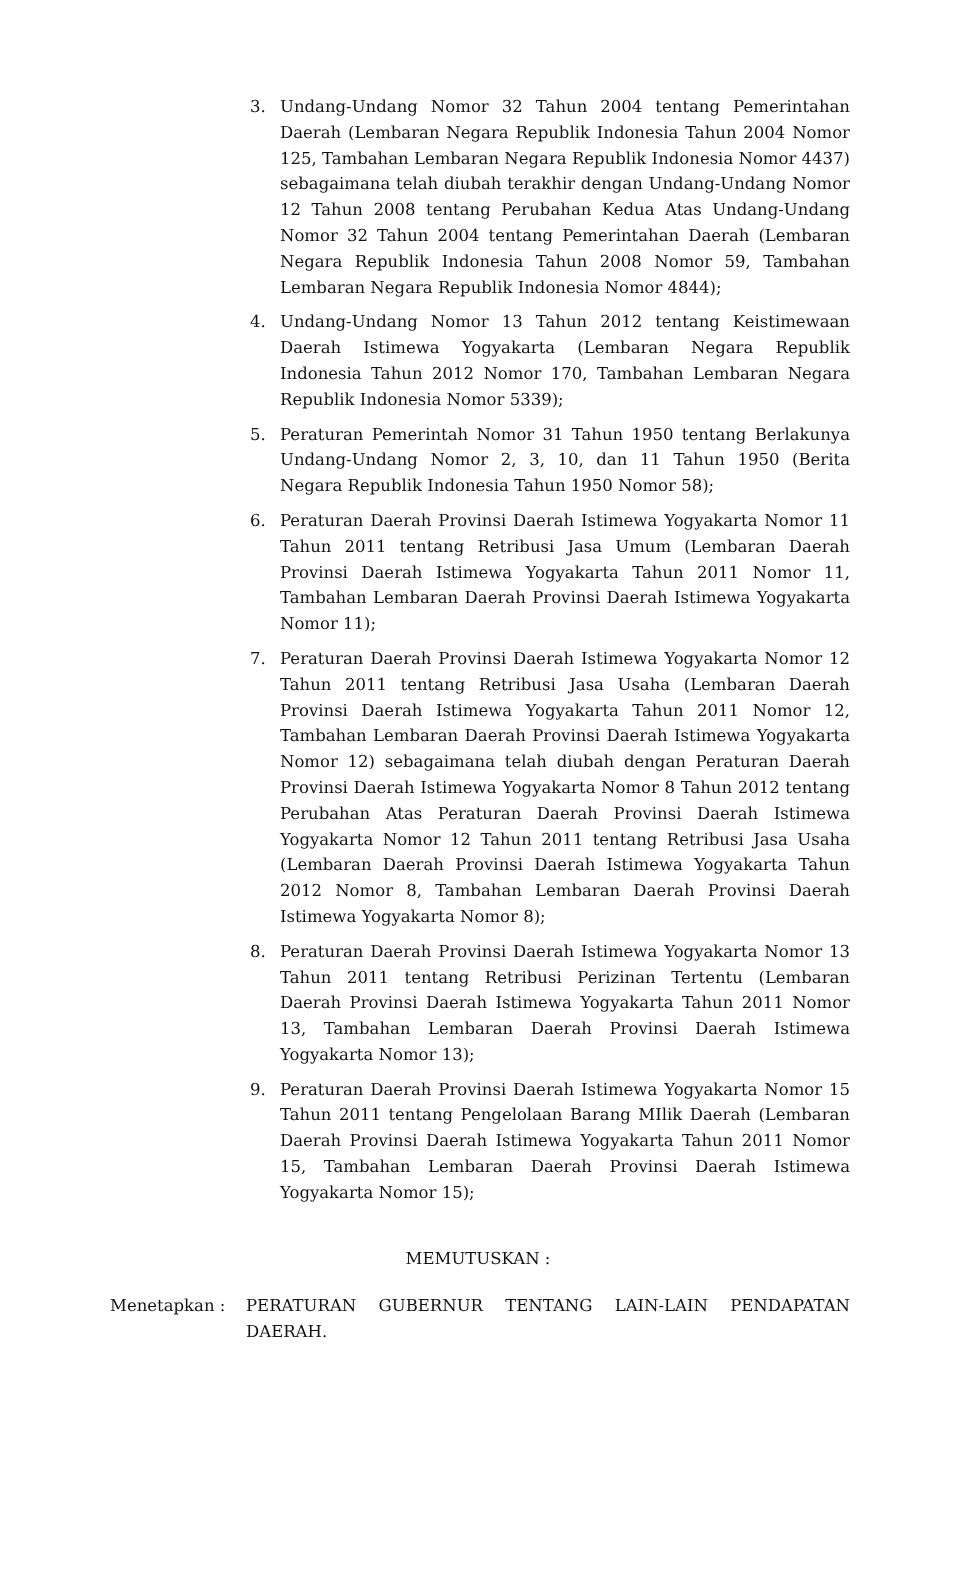3. Undang-Undang Nomor 32 Tahun 2004 tentang Pemerintahan Daerah (Lembaran Negara Republik Indonesia Tahun 2004 Nomor 125, Tambahan Lembaran Negara Republik Indonesia Nomor 4437) sebagaimana telah diubah terakhir dengan Undang-Undang Nomor 12 Tahun 2008 tentang Perubahan Kedua Atas Undang-Undang Nomor 32 Tahun 2004 tentang Pemerintahan Daerah (Lembaran Negara Republik Indonesia Tahun 2008 Nomor 59, Tambahan Lembaran Negara Republik Indonesia Nomor 4844);
4. Undang-Undang Nomor 13 Tahun 2012 tentang Keistimewaan Daerah Istimewa Yogyakarta (Lembaran Negara Republik Indonesia Tahun 2012 Nomor 170, Tambahan Lembaran Negara Republik Indonesia Nomor 5339);
5. Peraturan Pemerintah Nomor 31 Tahun 1950 tentang Berlakunya Undang-Undang Nomor 2, 3, 10, dan 11 Tahun 1950 (Berita Negara Republik Indonesia Tahun 1950 Nomor 58);
6. Peraturan Daerah Provinsi Daerah Istimewa Yogyakarta Nomor 11 Tahun 2011 tentang Retribusi Jasa Umum (Lembaran Daerah Provinsi Daerah Istimewa Yogyakarta Tahun 2011 Nomor 11, Tambahan Lembaran Daerah Provinsi Daerah Istimewa Yogyakarta Nomor 11);
7. Peraturan Daerah Provinsi Daerah Istimewa Yogyakarta Nomor 12 Tahun 2011 tentang Retribusi Jasa Usaha (Lembaran Daerah Provinsi Daerah Istimewa Yogyakarta Tahun 2011 Nomor 12, Tambahan Lembaran Daerah Provinsi Daerah Istimewa Yogyakarta Nomor 12) sebagaimana telah diubah dengan Peraturan Daerah Provinsi Daerah Istimewa Yogyakarta Nomor 8 Tahun 2012 tentang Perubahan Atas Peraturan Daerah Provinsi Daerah Istimewa Yogyakarta Nomor 12 Tahun 2011 tentang Retribusi Jasa Usaha (Lembaran Daerah Provinsi Daerah Istimewa Yogyakarta Tahun 2012 Nomor 8, Tambahan Lembaran Daerah Provinsi Daerah Istimewa Yogyakarta Nomor 8);
8. Peraturan Daerah Provinsi Daerah Istimewa Yogyakarta Nomor 13 Tahun 2011 tentang Retribusi Perizinan Tertentu (Lembaran Daerah Provinsi Daerah Istimewa Yogyakarta Tahun 2011 Nomor 13, Tambahan Lembaran Daerah Provinsi Daerah Istimewa Yogyakarta Nomor 13);
9. Peraturan Daerah Provinsi Daerah Istimewa Yogyakarta Nomor 15 Tahun 2011 tentang Pengelolaan Barang MIlik Daerah (Lembaran Daerah Provinsi Daerah Istimewa Yogyakarta Tahun 2011 Nomor 15, Tambahan Lembaran Daerah Provinsi Daerah Istimewa Yogyakarta Nomor 15);
MEMUTUSKAN :
Menetapkan : PERATURAN GUBERNUR TENTANG LAIN-LAIN PENDAPATAN DAERAH.